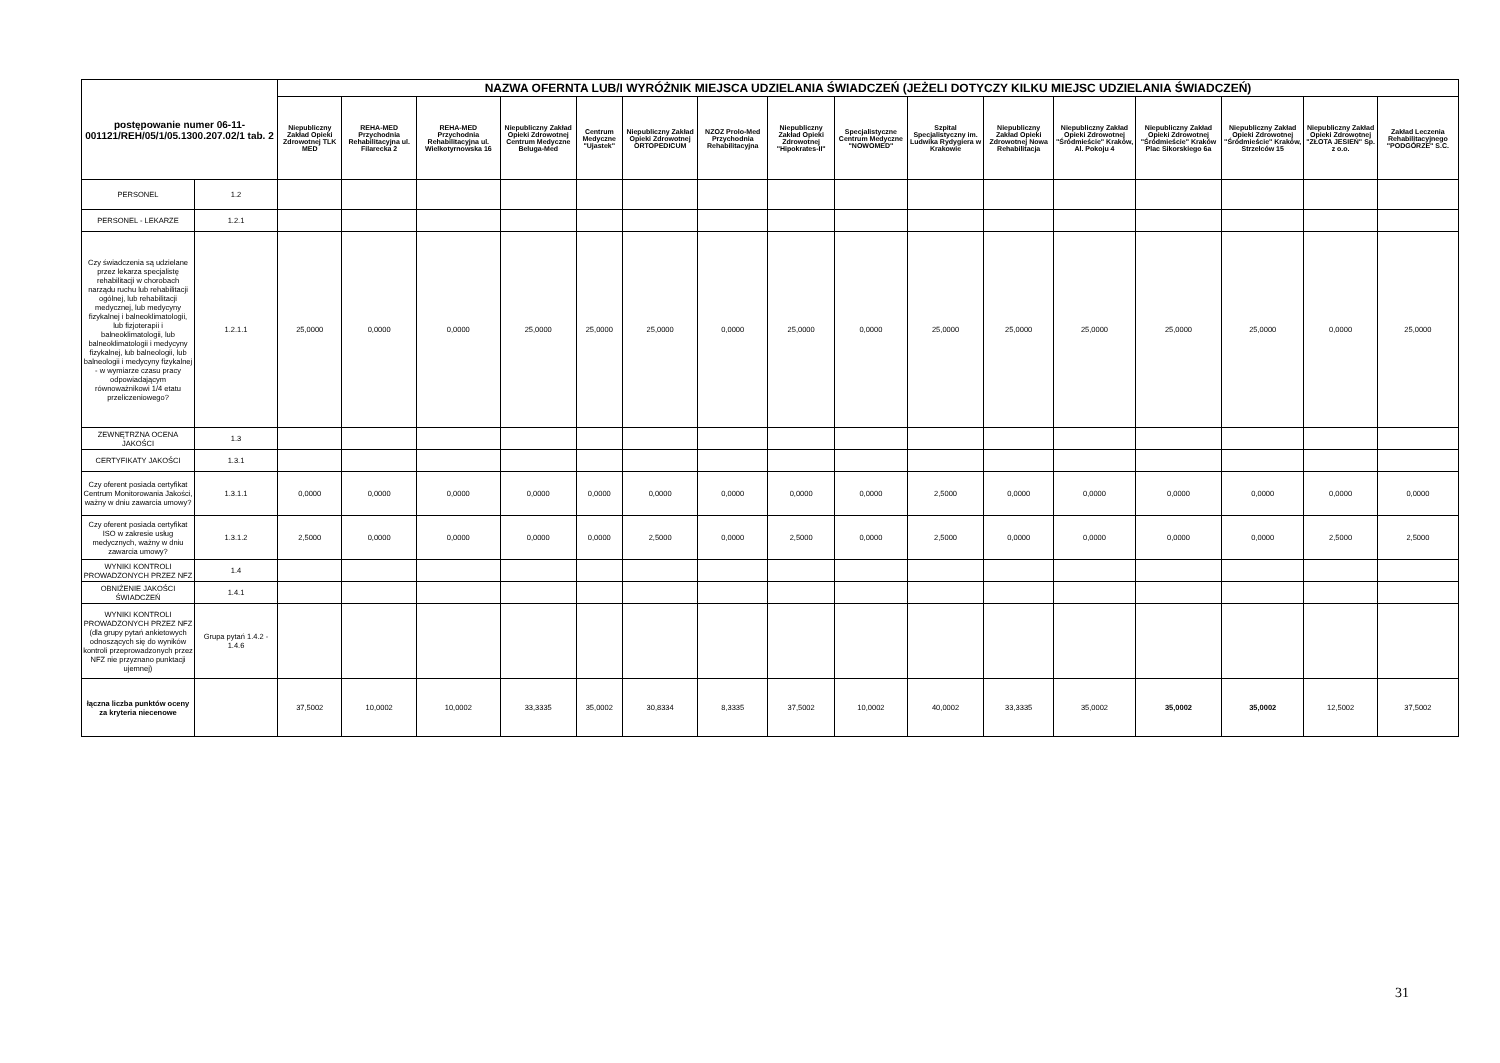| postępowanie numer 06-11-001121/REH/05/1/05.1300.207.02/1 tab. 2 | | NAZWA OFERNTA LUB/I WYRÓŻNIK MIEJSCA UDZIELANIA ŚWIADCZEŃ (JEŻELI DOTYCZY KILKU MIEJSC UDZIELANIA ŚWIADCZEŃ) | | | | | | | | | | | | | | | |
| | | Niepubliczny Zakład Opieki Zdrowotnej TLK MED | REHA-MED Przychodnia Rehabilitacyjna ul. Filarecka 2 | REHA-MED Przychodnia Rehabilitacyjna ul. Wielkotyrnowska 16 | Niepubliczny Zakład Opieki Zdrowotnej Centrum Medyczne Beluga-Med | Centrum Medyczne "Ujastek" | Niepubliczny Zakład Opieki Zdrowotnej ORTOPEDICUM | NZOZ Prolo-Med Przychodnia Rehabilitacyjna | Niepubliczny Zakład Opieki Zdrowotnej "Hipokrates-II" | Specjalistyczne Centrum Medyczne "NOWOMED" | Szpital Specjalistyczny im. Ludwika Rydygiera w Krakowie | Niepubliczny Zakład Opieki Zdrowotnej Nowa Rehabilitacja | Niepubliczny Zakład Opieki Zdrowotnej "Śródmieście" Kraków, Al. Pokoju 4 | Niepubliczny Zakład Opieki Zdrowotnej "Śródmieście" Kraków Plac Sikorskiego 6a | Niepubliczny Zakład Opieki Zdrowotnej "Śródmieście" Kraków, Strzelców 15 | Niepubliczny Zakład Opieki Zdrowotnej "ZŁOTA JESIEŃ" Sp. z o.o. | Zakład Leczenia Rehabilitacyjnego "PODGÓRZE" S.C. |
| PERSONEL | 1.2 | | | | | | | | | | | | | | | | |
| PERSONEL - LEKARZE | 1.2.1 | | | | | | | | | | | | | | | | |
| Czy świadczenia są udzielane przez lekarza specjalistę rehabilitacji w chorobach narządu ruchu lub rehabilitacji ogólnej, lub rehabilitacji medycznej, lub medycyny fizykalnej i balneoklimatologii, lub fizjoterapii i balneoklimatologii, lub balneoklimatologii i medycyny fizykalnej, lub balneologii, lub balneologii i medycyny fizykalnej - w wymiarze czasu pracy odpowiadającym równoważnikowi 1/4 etatu przeliczeniowego? | 1.2.1.1 | 25,0000 | 0,0000 | 0,0000 | 25,0000 | 25,0000 | 25,0000 | 0,0000 | 25,0000 | 0,0000 | 25,0000 | 25,0000 | 25,0000 | 25,0000 | 25,0000 | 0,0000 | 25,0000 |
| ZEWNĘTRZNA OCENA JAKOŚCI | 1.3 | | | | | | | | | | | | | | | | |
| CERTYFIKATY JAKOŚCI | 1.3.1 | | | | | | | | | | | | | | | | |
| Czy oferent posiada certyfikat Centrum Monitorowania Jakości, ważny w dniu zawarcia umowy? | 1.3.1.1 | 0,0000 | 0,0000 | 0,0000 | 0,0000 | 0,0000 | 0,0000 | 0,0000 | 0,0000 | 0,0000 | 2,5000 | 0,0000 | 0,0000 | 0,0000 | 0,0000 | 0,0000 | 0,0000 |
| Czy oferent posiada certyfikat ISO w zakresie usług medycznych, ważny w dniu zawarcia umowy? | 1.3.1.2 | 2,5000 | 0,0000 | 0,0000 | 0,0000 | 0,0000 | 2,5000 | 0,0000 | 2,5000 | 0,0000 | 2,5000 | 0,0000 | 0,0000 | 0,0000 | 0,0000 | 2,5000 | 2,5000 |
| WYNIKI KONTROLI PROWADZONYCH PRZEZ NFZ | 1.4 | | | | | | | | | | | | | | | | |
| OBNIŻENIE JAKOŚCI ŚWIADCZEŃ | 1.4.1 | | | | | | | | | | | | | | | | |
| WYNIKI KONTROLI PROWADZONYCH PRZEZ NFZ (dla grupy pytań ankietowych odnoszących się do wyników kontroli przeprowadzonych przez NFZ nie przyznano punktacji ujemnej) | Grupa pytań 1.4.2 - 1.4.6 | | | | | | | | | | | | | | | | |
| łączna liczba punktów oceny za kryteria niecenowe | | 37,5002 | 10,0002 | 10,0002 | 33,3335 | 35,0002 | 30,8334 | 8,3335 | 37,5002 | 10,0002 | 40,0002 | 33,3335 | 35,0002 | 35,0002 | 35,0002 | 12,5002 | 37,5002 |
31